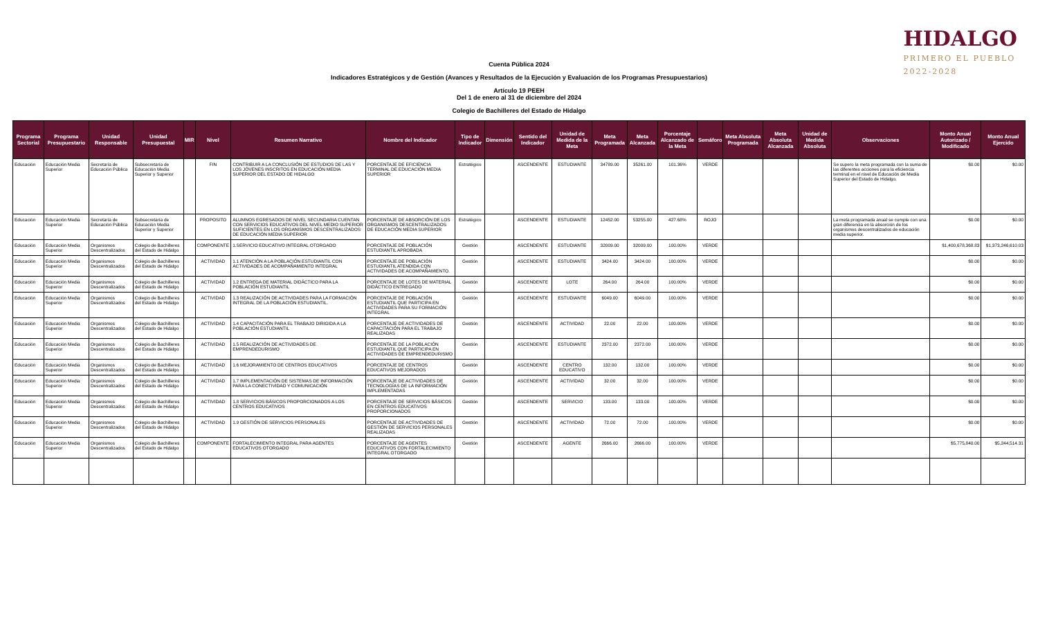HIDALGO
PRIMERO EL PUEBLO
2022-2028
Cuenta Pública 2024
Indicadores Estratégicos y de Gestión (Avances y Resultados de la Ejecución y Evaluación de los Programas Presupuestarios)
Artículo 19 PEEH
Del 1 de enero al 31 de diciembre del 2024
Colegio de Bachilleres del Estado de Hidalgo
| Programa Sectorial | Programa Presupuestario | Unidad Responsable | Unidad Presupuestal | MIR | Nivel | Resumen Narrativo | Nombre del Indicador | Tipo de Indicador | Dimensión | Sentido del Indicador | Unidad de Medida de la Meta | Meta Programada | Meta Alcanzada | Porcentaje Alcanzado de la Meta | Semáforo | Meta Absoluta Programada | Meta Absoluta Alcanzada | Unidad de Medida Absoluta | Observaciones | Monto Anual Autorizado / Modificado | Monto Anual Ejercido |
| --- | --- | --- | --- | --- | --- | --- | --- | --- | --- | --- | --- | --- | --- | --- | --- | --- | --- | --- | --- | --- | --- |
| Educación | Educación Media Superior | Secretaría de Educación Pública | Subsecretaría de Educación Media Superior y Superior | | FIN | CONTRIBUIR A LA CONCLUSIÓN DE ESTUDIOS DE LAS Y LOS JÓVENES INSCRITOS EN EDUCACIÓN MEDIA SUPERIOR DEL ESTADO DE HIDALGO | PORCENTAJE DE EFICIENCIA TERMINAL DE EDUCACIÓN MEDIA SUPERIOR | Estratégico | | ASCENDENTE | ESTUDIANTE | 34789.00 | 35261.00 | 101.36% | VERDE | | | | Se supero la meta programada con la suma de las diferentes acciones para la eficiencia terminal en el nivel de Educación de Media Superior del Estado de Hidalgo. | $0.00 | $0.00 |
| Educación | Educación Media Superior | Secretaría de Educación Pública | Subsecretaría de Educación Media Superior y Superior | | PROPOSITO | ALUMNOS EGRESADOS DE NIVEL SECUNDARIA CUENTAN CON SERVICIOS EDUCATIVOS DEL NIVEL MEDIO SUPERIOR SUFICIENTES EN LOS ORGANISMOS DESCENTRALIZADOS DE EDUCACIÓN MEDIA SUPERIOR | PORCENTAJE DE ABSORCIÓN DE LOS ORGANISMOS DESCENTRALIZADOS DE EDUCACIÓN MEDIA SUPERIOR | Estratégico | | ASCENDENTE | ESTUDIANTE | 12452.00 | 53255.00 | 427.68% | ROJO | | | | La meta programada anual se cumple con una gran diferencia en la absorción de los organismos descentralizados de educación media superior. | $0.00 | $0.00 |
| Educación | Educación Media Superior | Organismos Descentralizados | Colegio de Bachilleres del Estado de Hidalgo | | COMPONENTE | 1.SERVICIO EDUCATIVO INTEGRAL OTORGADO | PORCENTAJE DE POBLACIÓN ESTUDIANTIL APROBADA | Gestión | | ASCENDENTE | ESTUDIANTE | 32009.00 | 32009.00 | 100.00% | VERDE | | | | | $1,400,678,368.83 | $1,373,246,610.03 |
| Educación | Educación Media Superior | Organismos Descentralizados | Colegio de Bachilleres del Estado de Hidalgo | | ACTIVIDAD | 1.1 ATENCIÓN A LA POBLACIÓN ESTUDIANTIL CON ACTIVIDADES DE ACOMPAÑAMIENTO INTEGRAL | PORCENTAJE DE POBLACIÓN ESTUDIANTIL ATENDIDA CON ACTIVIDADES DE ACOMPAÑAMIENTO. | Gestión | | ASCENDENTE | ESTUDIANTE | 3424.00 | 3424.00 | 100.00% | VERDE | | | | | $0.00 | $0.00 |
| Educación | Educación Media Superior | Organismos Descentralizados | Colegio de Bachilleres del Estado de Hidalgo | | ACTIVIDAD | 1.2 ENTREGA DE MATERIAL DIDÁCTICO PARA LA POBLACIÓN ESTUDIANTIL | PORCENTAJE DE LOTES DE MATERIAL DIDÁCTICO ENTREGADO | Gestión | | ASCENDENTE | LOTE | 264.00 | 264.00 | 100.00% | VERDE | | | | | $0.00 | $0.00 |
| Educación | Educación Media Superior | Organismos Descentralizados | Colegio de Bachilleres del Estado de Hidalgo | | ACTIVIDAD | 1.3 REALIZACIÓN DE ACTIVIDADES PARA LA FORMACIÓN INTEGRAL DE LA POBLACIÓN ESTUDIANTIL. | PORCENTAJE DE POBLACIÓN ESTUDIANTIL QUE PARTICIPA EN ACTIVIDADES PARA SU FORMACIÓN INTEGRAL | Gestión | | ASCENDENTE | ESTUDIANTE | 6049.00 | 6049.00 | 100.00% | VERDE | | | | | $0.00 | $0.00 |
| Educación | Educación Media Superior | Organismos Descentralizados | Colegio de Bachilleres del Estado de Hidalgo | | ACTIVIDAD | 1.4 CAPACITACIÓN PARA EL TRABAJO DIRIGIDA A LA POBLACIÓN ESTUDIANTIL | PORCENTAJE DE ACTIVIDADES DE CAPACITACIÓN PARA EL TRABAJO REALIZADAS | Gestión | | ASCENDENTE | ACTIVIDAD | 22.00 | 22.00 | 100.00% | VERDE | | | | | $0.00 | $0.00 |
| Educación | Educación Media Superior | Organismos Descentralizados | Colegio de Bachilleres del Estado de Hidalgo | | ACTIVIDAD | 1.5 REALIZACIÓN DE ACTIVIDADES DE EMPRENDEDURISMO | PORCENTAJE DE LA POBLACIÓN ESTUDIANTIL QUE PARTICIPA EN ACTIVIDADES DE EMPRENDEDURISMO | Gestión | | ASCENDENTE | ESTUDIANTE | 2372.00 | 2372.00 | 100.00% | VERDE | | | | | $0.00 | $0.00 |
| Educación | Educación Media Superior | Organismos Descentralizados | Colegio de Bachilleres del Estado de Hidalgo | | ACTIVIDAD | 1.6 MEJORAMIENTO DE CENTROS EDUCATIVOS | PORCENTAJE DE CENTROS EDUCATIVOS MEJORADOS | Gestión | | ASCENDENTE | CENTRO EDUCATIVO | 132.00 | 132.00 | 100.00% | VERDE | | | | | $0.00 | $0.00 |
| Educación | Educación Media Superior | Organismos Descentralizados | Colegio de Bachilleres del Estado de Hidalgo | | ACTIVIDAD | 1.7 IMPLEMENTACIÓN DE SISTEMAS DE INFORMACIÓN PARA LA CONECTIVIDAD Y COMUNICACIÓN | PORCENTAJE DE ACTIVIDADES DE TECNOLOGÍAS DE LA INFORMACIÓN IMPLEMENTADAS | Gestión | | ASCENDENTE | ACTIVIDAD | 32.00 | 32.00 | 100.00% | VERDE | | | | | $0.00 | $0.00 |
| Educación | Educación Media Superior | Organismos Descentralizados | Colegio de Bachilleres del Estado de Hidalgo | | ACTIVIDAD | 1.8 SERVICIOS BÁSICOS PROPORCIONADOS A LOS CENTROS EDUCATIVOS | PORCENTAJE DE SERVICIOS BÁSICOS EN CENTROS EDUCATIVOS PROPORCIONADOS | Gestión | | ASCENDENTE | SERVICIO | 133.00 | 133.00 | 100.00% | VERDE | | | | | $0.00 | $0.00 |
| Educación | Educación Media Superior | Organismos Descentralizados | Colegio de Bachilleres del Estado de Hidalgo | | ACTIVIDAD | 1.9 GESTIÓN DE SERVICIOS PERSONALES | PORCENTAJE DE ACTIVIDADES DE GESTIÓN DE SERVICIOS PERSONALES REALIZADAS | Gestión | | ASCENDENTE | ACTIVIDAD | 72.00 | 72.00 | 100.00% | VERDE | | | | | $0.00 | $0.00 |
| Educación | Educación Media Superior | Organismos Descentralizados | Colegio de Bachilleres del Estado de Hidalgo | | COMPONENTE | FORTALECIMIENTO INTEGRAL PARA AGENTES EDUCATIVOS OTORGADO | PORCENTAJE DE AGENTES EDUCATIVOS CON FORTALECIMIENTO INTEGRAL OTORGADO | Gestión | | ASCENDENTE | AGENTE | 2666.00 | 2666.00 | 100.00% | VERDE | | | | | $5,775,840.00 | $5,244,514.31 |